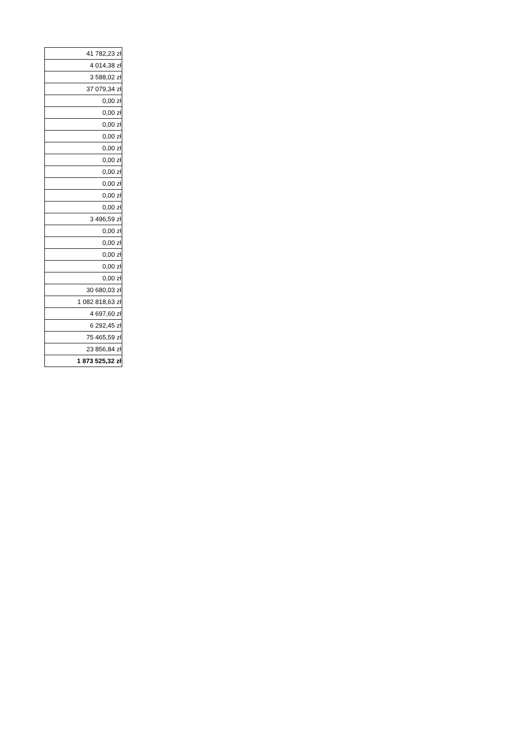| 41 782,23 zł |
| 4 014,38 zł |
| 3 588,02 zł |
| 37 079,34 zł |
| 0,00 zł |
| 0,00 zł |
| 0,00 zł |
| 0,00 zł |
| 0,00 zł |
| 0,00 zł |
| 0,00 zł |
| 0,00 zł |
| 0,00 zł |
| 0,00 zł |
| 3 496,59 zł |
| 0,00 zł |
| 0,00 zł |
| 0,00 zł |
| 0,00 zł |
| 0,00 zł |
| 30 680,03 zł |
| 1 082 818,63 zł |
| 4 697,60 zł |
| 6 292,45 zł |
| 75 465,59 zł |
| 23 856,84 zł |
| 1 873 525,32 zł |